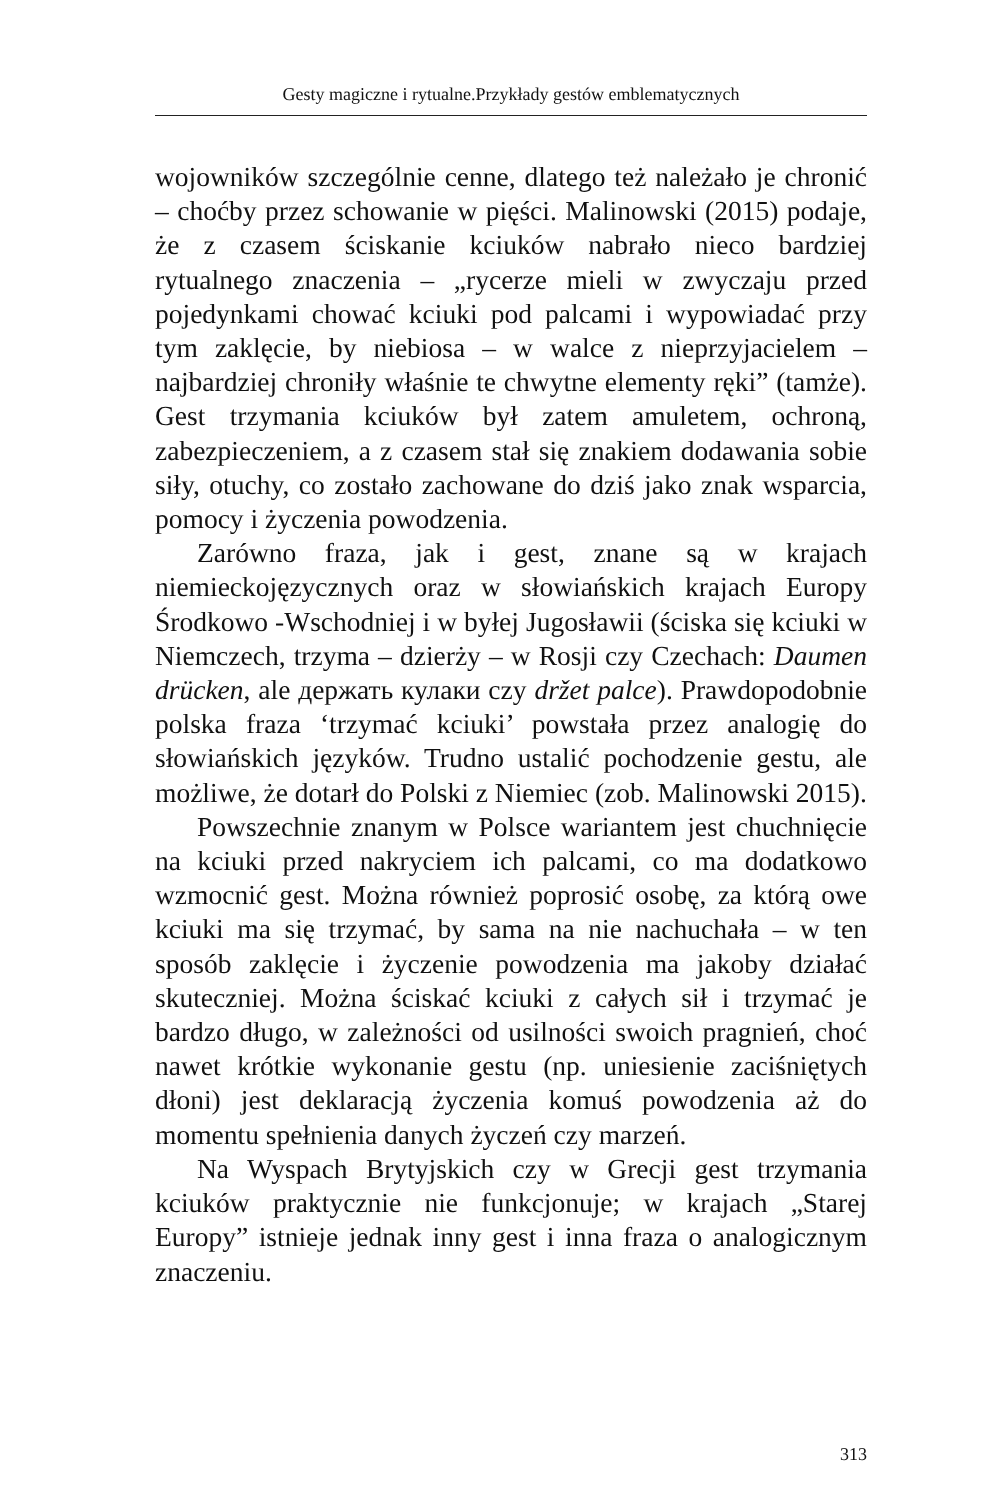Gesty magiczne i rytualne.Przykłady gestów emblematycznych
wojowników szczególnie cenne, dlatego też należało je chronić – choćby przez schowanie w pięści. Malinowski (2015) podaje, że z czasem ściskanie kciuków nabrało nieco bardziej rytualnego znaczenia – „rycerze mieli w zwyczaju przed pojedynkami chować kciuki pod palcami i wypowiadać przy tym zaklęcie, by niebiosa – w walce z nieprzyjacielem – najbardziej chroniły właśnie te chwytne elementy ręki” (tamże). Gest trzymania kciuków był zatem amuletem, ochroną, zabezpieczeniem, a z czasem stał się znakiem dodawania sobie siły, otuchy, co zostało zachowane do dziś jako znak wsparcia, pomocy i życzenia powodzenia.
Zarówno fraza, jak i gest, znane są w krajach niemieckojęzycznych oraz w słowiańskich krajach Europy Środkowo -Wschodniej i w byłej Jugosławii (ściska się kciuki w Niemczech, trzyma – dzierży – w Rosji czy Czechach: Daumen drücken, ale держать кулаки czy držet palce). Prawdopodobnie polska fraza ‘trzymać kciuki’ powstała przez analogię do słowiańskich języków. Trudno ustalić pochodzenie gestu, ale możliwe, że dotarł do Polski z Niemiec (zob. Malinowski 2015).
Powszechnie znanym w Polsce wariantem jest chuchnięcie na kciuki przed nakryciem ich palcami, co ma dodatkowo wzmocnić gest. Można również poprosić osobę, za którą owe kciuki ma się trzymać, by sama na nie nachuchała – w ten sposób zaklęcie i życzenie powodzenia ma jakoby działać skuteczniej. Można ściskać kciuki z całych sił i trzymać je bardzo długo, w zależności od usilności swoich pragnień, choć nawet krótkie wykonanie gestu (np. uniesienie zaciśniętych dłoni) jest deklaracją życzenia komuś powodzenia aż do momentu spełnienia danych życzeń czy marzeń.
Na Wyspach Brytyjskich czy w Grecji gest trzymania kciuków praktycznie nie funkcjonuje; w krajach „Starej Europy” istnieje jednak inny gest i inna fraza o analogicznym znaczeniu.
313